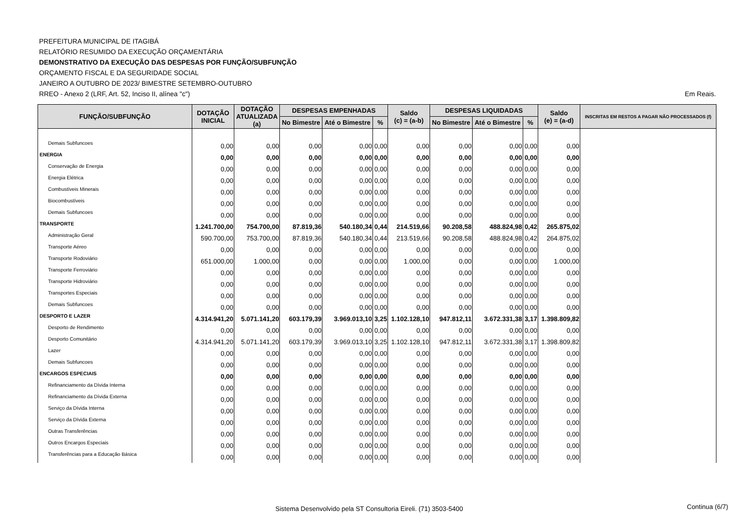PREFEITURA MUNICIPAL DE ITAGIBÁ
RELATÓRIO RESUMIDO DA EXECUÇÃO ORÇAMENTÁRIA
DEMONSTRATIVO DA EXECUÇÃO DAS DESPESAS POR FUNÇÃO/SUBFUNÇÃO
ORÇAMENTO FISCAL E DA SEGURIDADE SOCIAL
JANEIRO A OUTUBRO DE 2023/ BIMESTRE SETEMBRO-OUTUBRO
RREO - Anexo 2 (LRF, Art. 52, Inciso II, alínea "c") Em Reais.
| FUNÇÃO/SUBFUNÇÃO | DOTAÇÃO INICIAL | DOTAÇÃO ATUALIZADA (a) | DESPESAS EMPENHADAS | | | Saldo (c) = (a-b) | DESPESAS LIQUIDADAS | | | Saldo (e) = (a-d) | INSCRITAS EM RESTOS A PAGAR NÃO PROCESSADOS (f) |
| --- | --- | --- | --- | --- | --- | --- | --- | --- | --- | --- | --- |
| | | | No Bimestre | Até o Bimestre | % | | No Bimestre | Até o Bimestre | % | | |
| Demais Subfuncoes | 0,00 | 0,00 | 0,00 | 0,00 | 0,00 | 0,00 | 0,00 | 0,00 | 0,00 | 0,00 | |
| ENERGIA | 0,00 | 0,00 | 0,00 | 0,00 | 0,00 | 0,00 | 0,00 | 0,00 | 0,00 | 0,00 | |
| Conservação de Energia | 0,00 | 0,00 | 0,00 | 0,00 | 0,00 | 0,00 | 0,00 | 0,00 | 0,00 | 0,00 | |
| Energia Elétrica | 0,00 | 0,00 | 0,00 | 0,00 | 0,00 | 0,00 | 0,00 | 0,00 | 0,00 | 0,00 | |
| Combustíveis Minerais | 0,00 | 0,00 | 0,00 | 0,00 | 0,00 | 0,00 | 0,00 | 0,00 | 0,00 | 0,00 | |
| Biocombustíveis | 0,00 | 0,00 | 0,00 | 0,00 | 0,00 | 0,00 | 0,00 | 0,00 | 0,00 | 0,00 | |
| Demais Subfuncoes | 0,00 | 0,00 | 0,00 | 0,00 | 0,00 | 0,00 | 0,00 | 0,00 | 0,00 | 0,00 | |
| TRANSPORTE | 1.241.700,00 | 754.700,00 | 87.819,36 | 540.180,34 | 0,44 | 214.519,66 | 90.208,58 | 488.824,98 | 0,42 | 265.875,02 | |
| Administração Geral | 590.700,00 | 753.700,00 | 87.819,36 | 540.180,34 | 0,44 | 213.519,66 | 90.208,58 | 488.824,98 | 0,42 | 264.875,02 | |
| Transporte Aéreo | 0,00 | 0,00 | 0,00 | 0,00 | 0,00 | 0,00 | 0,00 | 0,00 | 0,00 | 0,00 | |
| Transporte Rodoviário | 651.000,00 | 1.000,00 | 0,00 | 0,00 | 0,00 | 1.000,00 | 0,00 | 0,00 | 0,00 | 1.000,00 | |
| Transporte Ferroviário | 0,00 | 0,00 | 0,00 | 0,00 | 0,00 | 0,00 | 0,00 | 0,00 | 0,00 | 0,00 | |
| Transporte Hidroviário | 0,00 | 0,00 | 0,00 | 0,00 | 0,00 | 0,00 | 0,00 | 0,00 | 0,00 | 0,00 | |
| Transportes Especiais | 0,00 | 0,00 | 0,00 | 0,00 | 0,00 | 0,00 | 0,00 | 0,00 | 0,00 | 0,00 | |
| Demais Subfuncoes | 0,00 | 0,00 | 0,00 | 0,00 | 0,00 | 0,00 | 0,00 | 0,00 | 0,00 | 0,00 | |
| DESPORTO E LAZER | 4.314.941,20 | 5.071.141,20 | 603.179,39 | 3.969.013,10 | 3,25 | 1.102.128,10 | 947.812,11 | 3.672.331,38 | 3,17 | 1.398.809,82 | |
| Desporto de Rendimento | 0,00 | 0,00 | 0,00 | 0,00 | 0,00 | 0,00 | 0,00 | 0,00 | 0,00 | 0,00 | |
| Desporto Comunitário | 4.314.941,20 | 5.071.141,20 | 603.179,39 | 3.969.013,10 | 3,25 | 1.102.128,10 | 947.812,11 | 3.672.331,38 | 3,17 | 1.398.809,82 | |
| Lazer | 0,00 | 0,00 | 0,00 | 0,00 | 0,00 | 0,00 | 0,00 | 0,00 | 0,00 | 0,00 | |
| Demais Subfuncoes | 0,00 | 0,00 | 0,00 | 0,00 | 0,00 | 0,00 | 0,00 | 0,00 | 0,00 | 0,00 | |
| ENCARGOS ESPECIAIS | 0,00 | 0,00 | 0,00 | 0,00 | 0,00 | 0,00 | 0,00 | 0,00 | 0,00 | 0,00 | |
| Refinanciamento da Dívida Interna | 0,00 | 0,00 | 0,00 | 0,00 | 0,00 | 0,00 | 0,00 | 0,00 | 0,00 | 0,00 | |
| Refinanciamento da Dívida Externa | 0,00 | 0,00 | 0,00 | 0,00 | 0,00 | 0,00 | 0,00 | 0,00 | 0,00 | 0,00 | |
| Serviço da Dívida Interna | 0,00 | 0,00 | 0,00 | 0,00 | 0,00 | 0,00 | 0,00 | 0,00 | 0,00 | 0,00 | |
| Serviço da Dívida Externa | 0,00 | 0,00 | 0,00 | 0,00 | 0,00 | 0,00 | 0,00 | 0,00 | 0,00 | 0,00 | |
| Outras Transferências | 0,00 | 0,00 | 0,00 | 0,00 | 0,00 | 0,00 | 0,00 | 0,00 | 0,00 | 0,00 | |
| Outros Encargos Especiais | 0,00 | 0,00 | 0,00 | 0,00 | 0,00 | 0,00 | 0,00 | 0,00 | 0,00 | 0,00 | |
| Transferências para a Educação Básica | 0,00 | 0,00 | 0,00 | 0,00 | 0,00 | 0,00 | 0,00 | 0,00 | 0,00 | 0,00 | |
Sistema Desenvolvido pela ST Consultoria Eireli. (71) 3503-5400 Continua (6/7)